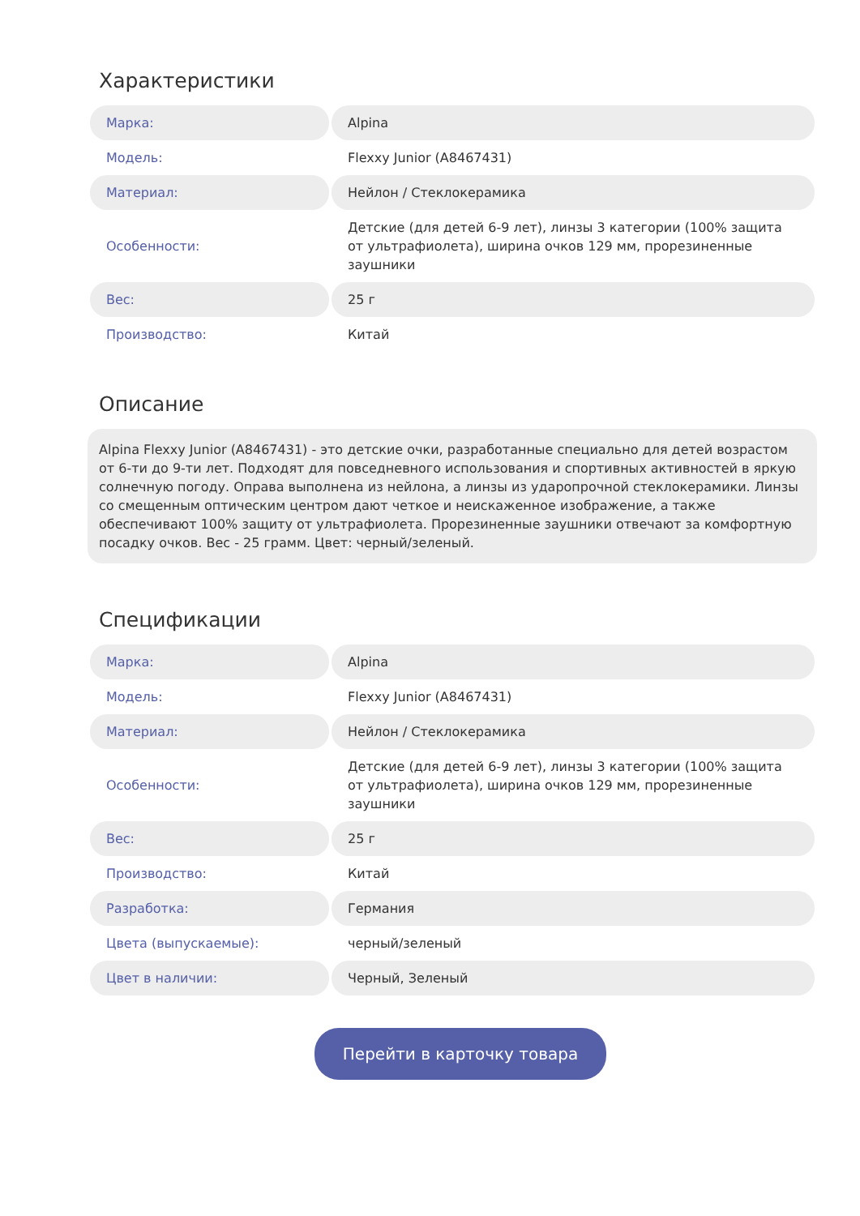Характеристики
| Марка: | Alpina |
| Модель: | Flexxy Junior (A8467431) |
| Материал: | Нейлон / Стеклокерамика |
| Особенности: | Детские (для детей 6-9 лет), линзы 3 категории (100% защита от ультрафиолета), ширина очков 129 мм, прорезиненные заушники |
| Вес: | 25 г |
| Производство: | Китай |
Описание
Alpina Flexxy Junior (A8467431) - это детские очки, разработанные специально для детей возрастом от 6-ти до 9-ти лет. Подходят для повседневного использования и спортивных активностей в яркую солнечную погоду. Оправа выполнена из нейлона, а линзы из ударопрочной стеклокерамики. Линзы со смещенным оптическим центром дают четкое и неискаженное изображение, а также обеспечивают 100% защиту от ультрафиолета. Прорезиненные заушники отвечают за комфортную посадку очков. Вес - 25 грамм. Цвет: черный/зеленый.
Спецификации
| Марка: | Alpina |
| Модель: | Flexxy Junior (A8467431) |
| Материал: | Нейлон / Стеклокерамика |
| Особенности: | Детские (для детей 6-9 лет), линзы 3 категории (100% защита от ультрафиолета), ширина очков 129 мм, прорезиненные заушники |
| Вес: | 25 г |
| Производство: | Китай |
| Разработка: | Германия |
| Цвета (выпускаемые): | черный/зеленый |
| Цвет в наличии: | Черный, Зеленый |
Перейти в карточку товара